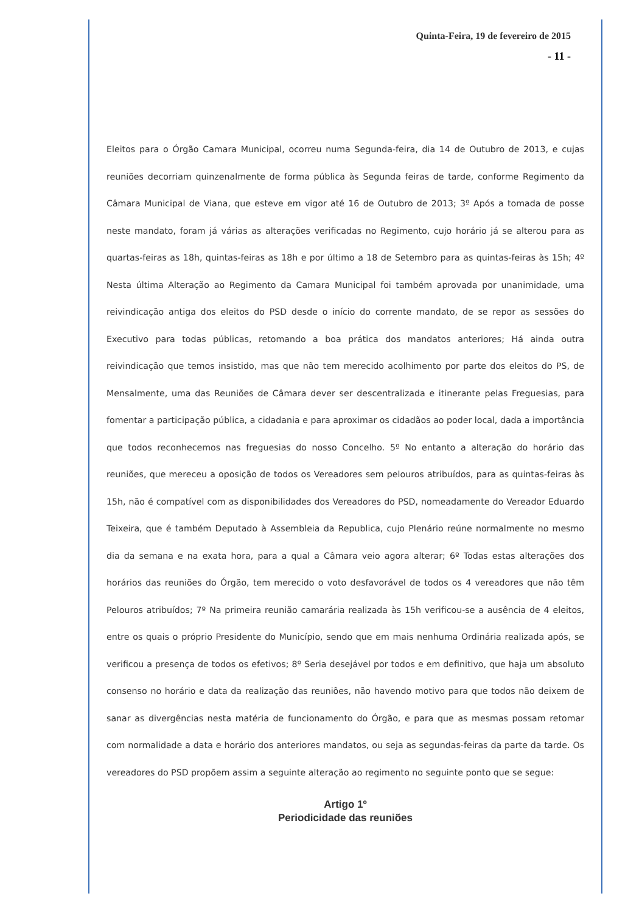Quinta-Feira, 19 de fevereiro de 2015
- 11 -
Eleitos para o Órgão Camara Municipal, ocorreu numa Segunda-feira, dia 14 de Outubro de 2013, e cujas reuniões decorriam quinzenalmente de forma pública às Segunda feiras de tarde, conforme Regimento da Câmara Municipal de Viana, que esteve em vigor até 16 de Outubro de 2013; 3º Após a tomada de posse neste mandato, foram já várias as alterações verificadas no Regimento, cujo horário já se alterou para as quartas-feiras as 18h, quintas-feiras as 18h e por último a 18 de Setembro para as quintas-feiras às 15h; 4º Nesta última Alteração ao Regimento da Camara Municipal foi também aprovada por unanimidade, uma reivindicação antiga dos eleitos do PSD desde o início do corrente mandato, de se repor as sessões do Executivo para todas públicas, retomando a boa prática dos mandatos anteriores; Há ainda outra reivindicação que temos insistido, mas que não tem merecido acolhimento por parte dos eleitos do PS, de Mensalmente, uma das Reuniões de Câmara dever ser descentralizada e itinerante pelas Freguesias, para fomentar a participação pública, a cidadania e para aproximar os cidadãos ao poder local, dada a importância que todos reconhecemos nas freguesias do nosso Concelho. 5º No entanto a alteração do horário das reuniões, que mereceu a oposição de todos os Vereadores sem pelouros atribuídos, para as quintas-feiras às 15h, não é compatível com as disponibilidades dos Vereadores do PSD, nomeadamente do Vereador Eduardo Teixeira, que é também Deputado à Assembleia da Republica, cujo Plenário reúne normalmente no mesmo dia da semana e na exata hora, para a qual a Câmara veio agora alterar; 6º Todas estas alterações dos horários das reuniões do Órgão, tem merecido o voto desfavorável de todos os 4 vereadores que não têm Pelouros atribuídos; 7º Na primeira reunião camarária realizada às 15h verificou-se a ausência de 4 eleitos, entre os quais o próprio Presidente do Município, sendo que em mais nenhuma Ordinária realizada após, se verificou a presença de todos os efetivos; 8º Seria desejável por todos e em definitivo, que haja um absoluto consenso no horário e data da realização das reuniões, não havendo motivo para que todos não deixem de sanar as divergências nesta matéria de funcionamento do Órgão, e para que as mesmas possam retomar com normalidade a data e horário dos anteriores mandatos, ou seja as segundas-feiras da parte da tarde. Os vereadores do PSD propõem assim a seguinte alteração ao regimento no seguinte ponto que se segue:
Artigo 1º
Periodicidade das reuniões